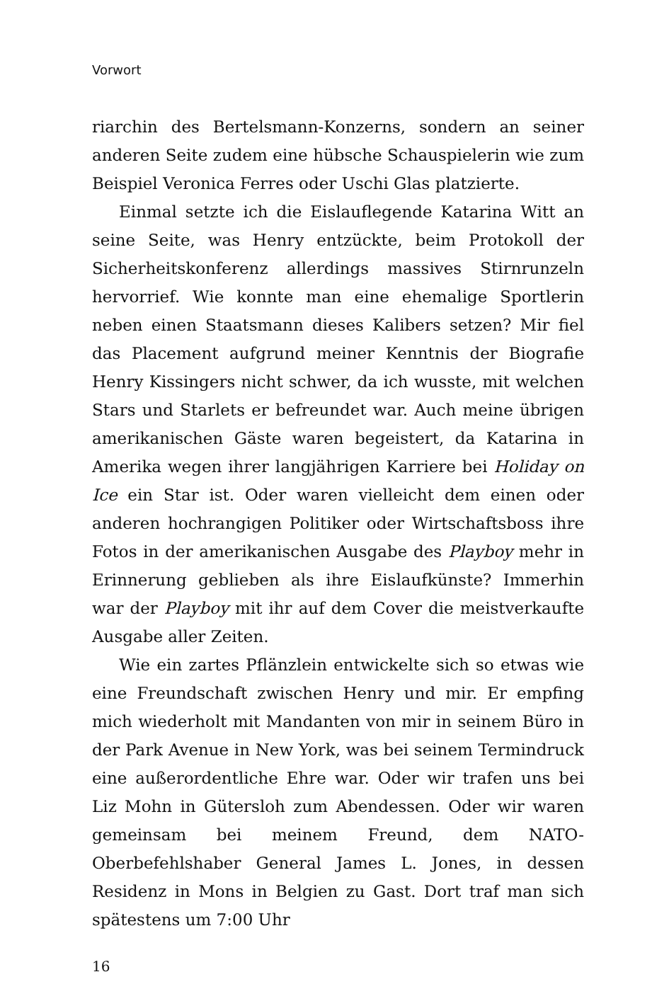Vorwort
riarchin des Bertelsmann-Konzerns, sondern an seiner anderen Seite zudem eine hübsche Schauspielerin wie zum Beispiel Veronica Ferres oder Uschi Glas platzierte.
Einmal setzte ich die Eislauflegende Katarina Witt an seine Seite, was Henry entzückte, beim Protokoll der Sicherheitskonferenz allerdings massives Stirnrunzeln hervorrief. Wie konnte man eine ehemalige Sportlerin neben einen Staatsmann dieses Kalibers setzen? Mir fiel das Placement aufgrund meiner Kenntnis der Biografie Henry Kissingers nicht schwer, da ich wusste, mit welchen Stars und Starlets er befreundet war. Auch meine übrigen amerikanischen Gäste waren begeistert, da Katarina in Amerika wegen ihrer langjährigen Karriere bei Holiday on Ice ein Star ist. Oder waren vielleicht dem einen oder anderen hochrangigen Politiker oder Wirtschaftsboss ihre Fotos in der amerikanischen Ausgabe des Playboy mehr in Erinnerung geblieben als ihre Eislaufkünste? Immerhin war der Playboy mit ihr auf dem Cover die meistverkaufte Ausgabe aller Zeiten.
Wie ein zartes Pflänzlein entwickelte sich so etwas wie eine Freundschaft zwischen Henry und mir. Er empfing mich wiederholt mit Mandanten von mir in seinem Büro in der Park Avenue in New York, was bei seinem Termindruck eine außerordentliche Ehre war. Oder wir trafen uns bei Liz Mohn in Gütersloh zum Abendessen. Oder wir waren gemeinsam bei meinem Freund, dem NATO-Oberbefehlshaber General James L. Jones, in dessen Residenz in Mons in Belgien zu Gast. Dort traf man sich spätestens um 7:00 Uhr
16